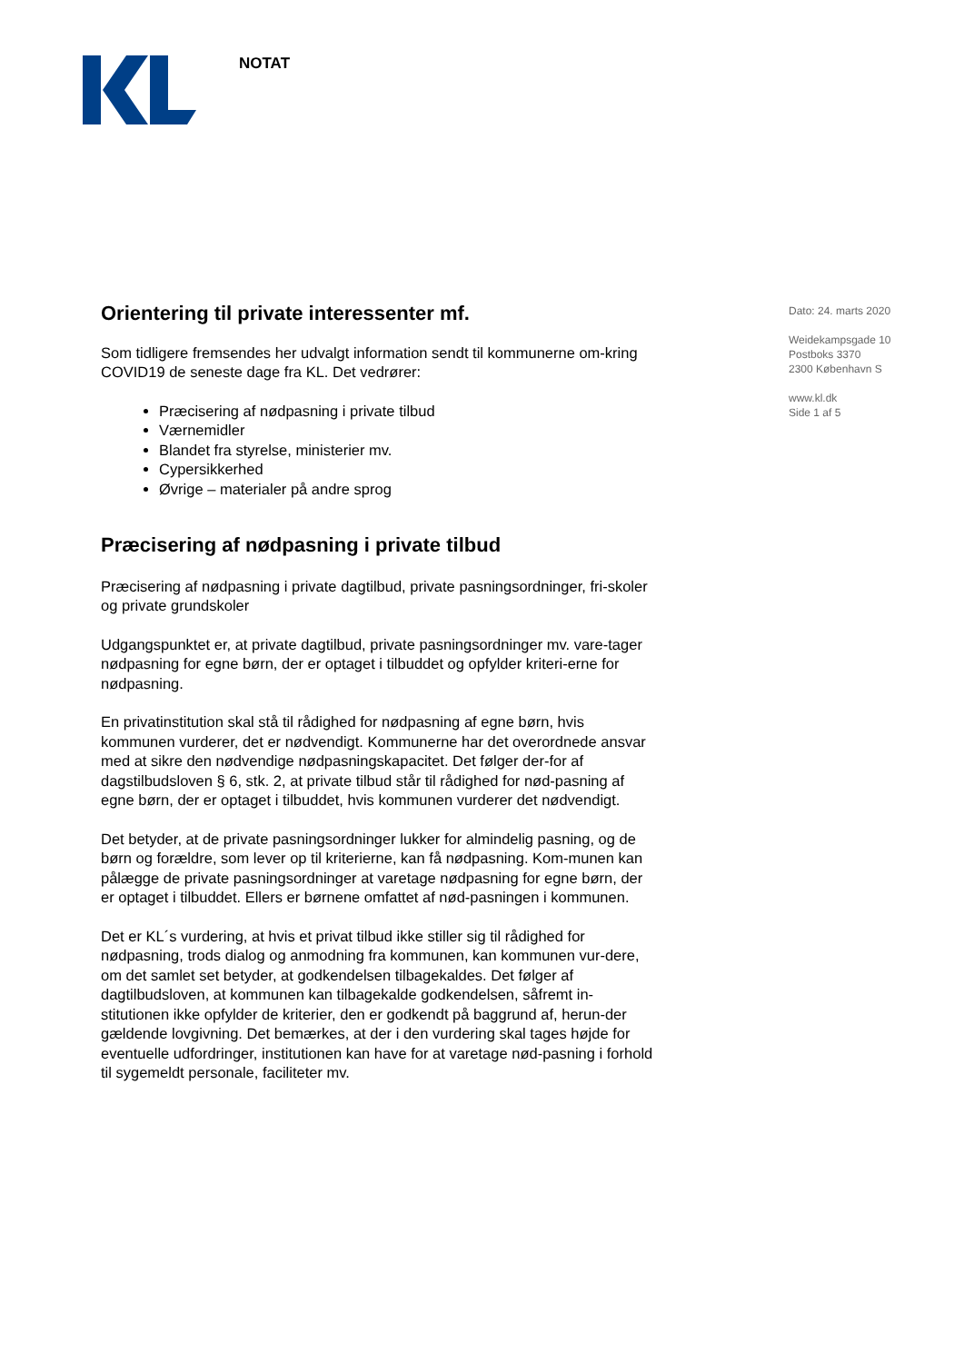NOTAT
Dato: 24. marts 2020
Weidekampsgade 10
Postboks 3370
2300 København S
www.kl.dk
Side 1 af 5
Orientering til private interessenter mf.
Som tidligere fremsendes her udvalgt information sendt til kommunerne om-kring COVID19 de seneste dage fra KL. Det vedrører:
Præcisering af nødpasning i private tilbud
Værnemidler
Blandet fra styrelse, ministerier mv.
Cypersikkerhed
Øvrige – materialer på andre sprog
Præcisering af nødpasning i private tilbud
Præcisering af nødpasning i private dagtilbud, private pasningsordninger, fri-skoler og private grundskoler
Udgangspunktet er, at private dagtilbud, private pasningsordninger mv. vare-tager nødpasning for egne børn, der er optaget i tilbuddet og opfylder kriteri-erne for nødpasning.
En privatinstitution skal stå til rådighed for nødpasning af egne børn, hvis kommunen vurderer, det er nødvendigt. Kommunerne har det overordnede ansvar med at sikre den nødvendige nødpasningskapacitet. Det følger der-for af dagstilbudsloven § 6, stk. 2, at private tilbud står til rådighed for nød-pasning af egne børn, der er optaget i tilbuddet, hvis kommunen vurderer det nødvendigt.
Det betyder, at de private pasningsordninger lukker for almindelig pasning, og de børn og forældre, som lever op til kriterierne, kan få nødpasning. Kom-munen kan pålægge de private pasningsordninger at varetage nødpasning for egne børn, der er optaget i tilbuddet. Ellers er børnene omfattet af nød-pasningen i kommunen.
Det er KL´s vurdering, at hvis et privat tilbud ikke stiller sig til rådighed for nødpasning, trods dialog og anmodning fra kommunen, kan kommunen vur-dere, om det samlet set betyder, at godkendelsen tilbagekaldes. Det følger af dagtilbudsloven, at kommunen kan tilbagekalde godkendelsen, såfremt in-stitutionen ikke opfylder de kriterier, den er godkendt på baggrund af, herun-der gældende lovgivning. Det bemærkes, at der i den vurdering skal tages højde for eventuelle udfordringer, institutionen kan have for at varetage nød-pasning i forhold til sygemeldt personale, faciliteter mv.